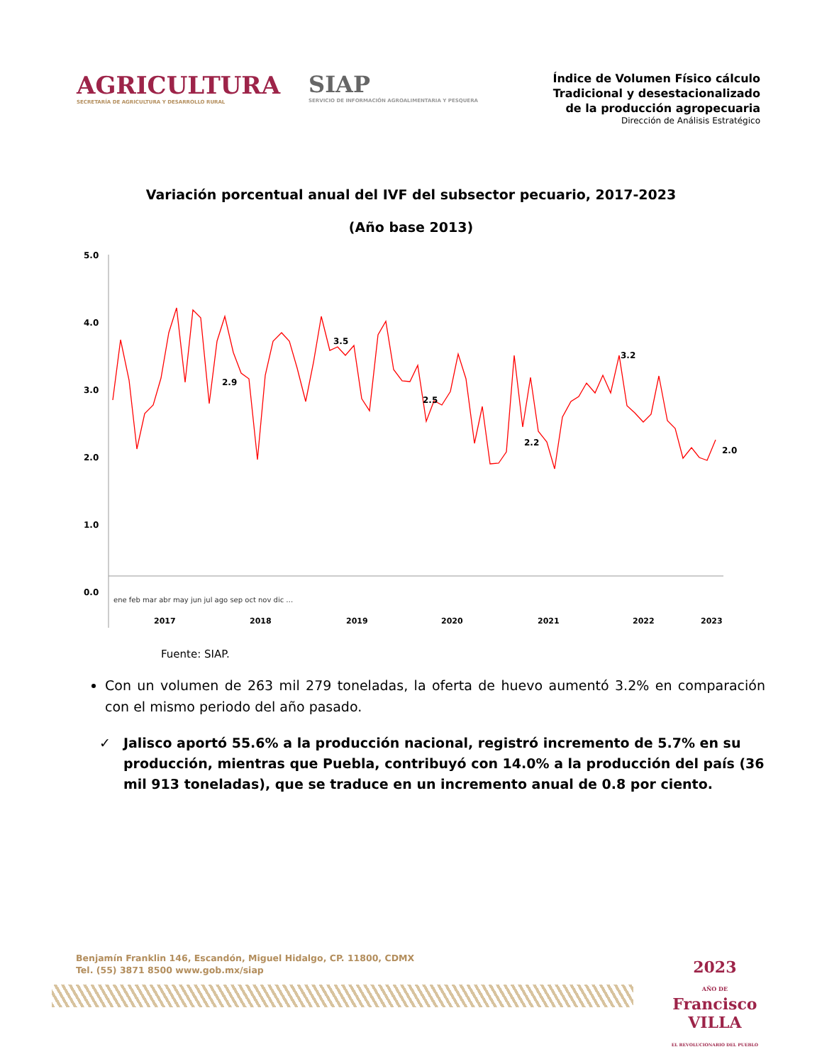AGRICULTURA
SECRETARÍA DE AGRICULTURA Y DESARROLLO RURAL
SIAP
SERVICIO DE INFORMACIÓN AGROALIMENTARIA Y PESQUERA
Índice de Volumen Físico cálculo
Tradicional y desestacionalizado
de la producción agropecuaria
Dirección de Análisis Estratégico
Variación porcentual anual del IVF del subsector pecuario, 2017-2023
(Año base 2013)
5.0
4.0
3.0
2.0
1.0
0.0
2.9
3.5
2.5
2.2
3.2
2.0
2017
2018
2019
2020
2021
2022
2023
ene feb mar abr may jun jul ago sep oct nov dic …
Fuente: SIAP.
Con un volumen de 263 mil 279 toneladas, la oferta de huevo aumentó 3.2% en comparación con el mismo periodo del año pasado.
✓ Jalisco aportó 55.6% a la producción nacional, registró incremento de 5.7% en su producción, mientras que Puebla, contribuyó con 14.0% a la producción del país (36 mil 913 toneladas), que se traduce en un incremento anual de 0.8 por ciento.
Benjamín Franklin 146, Escandón, Miguel Hidalgo, CP. 11800, CDMX
Tel. (55) 3871 8500 www.gob.mx/siap
2023
AÑO DE
Francisco
VILLA
EL REVOLUCIONARIO DEL PUEBLO